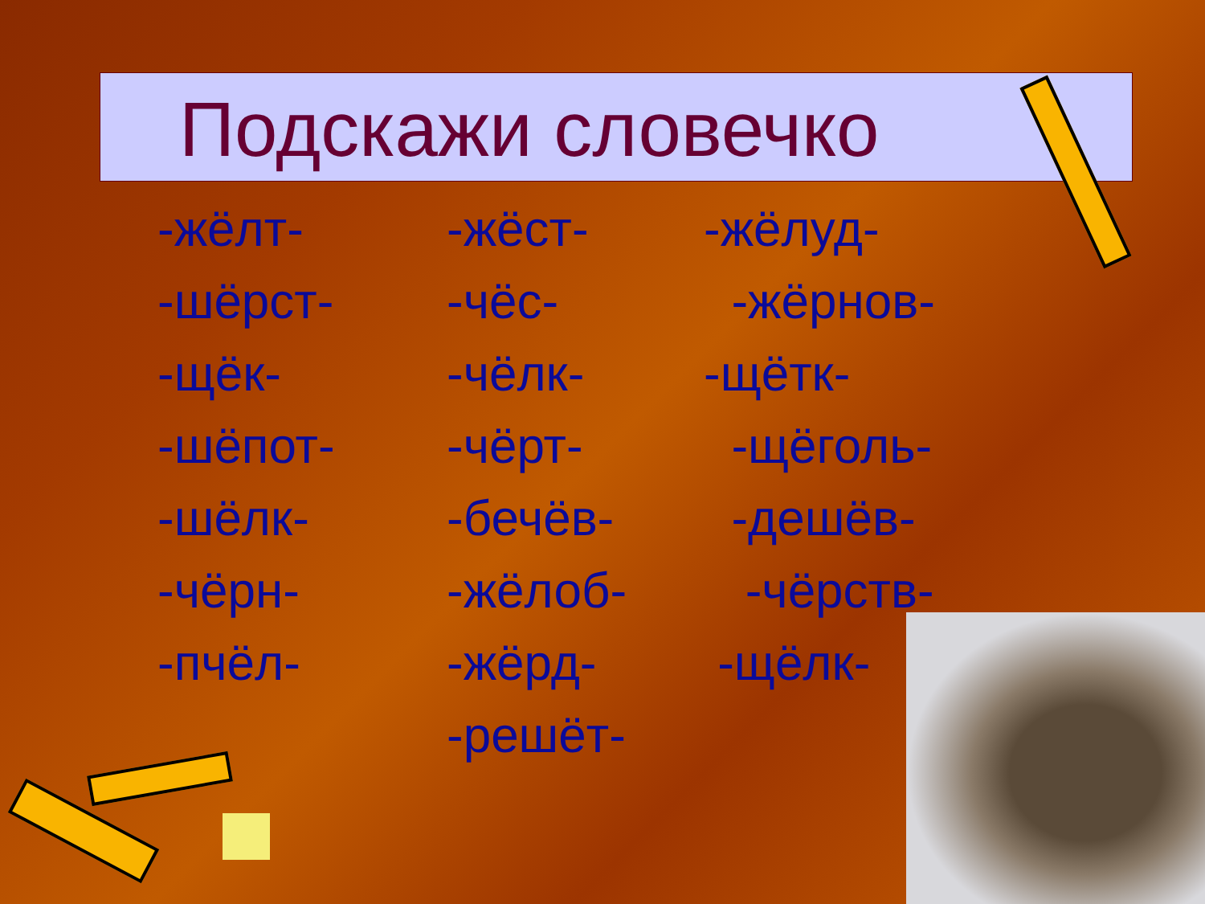Подскажи словечко
-жёлт- -жёст- -жёлуд-
-шёрст- -чёс- -жёрнов-
-щёк- -чёлк- -щётк-
-шёпот- -чёрт- -щёголь-
-шёлк- -бечёв- -дешёв-
-чёрн- -жёлоб- -чёрств-
-пчёл- -жёрд- -щёлк-
-решёт-